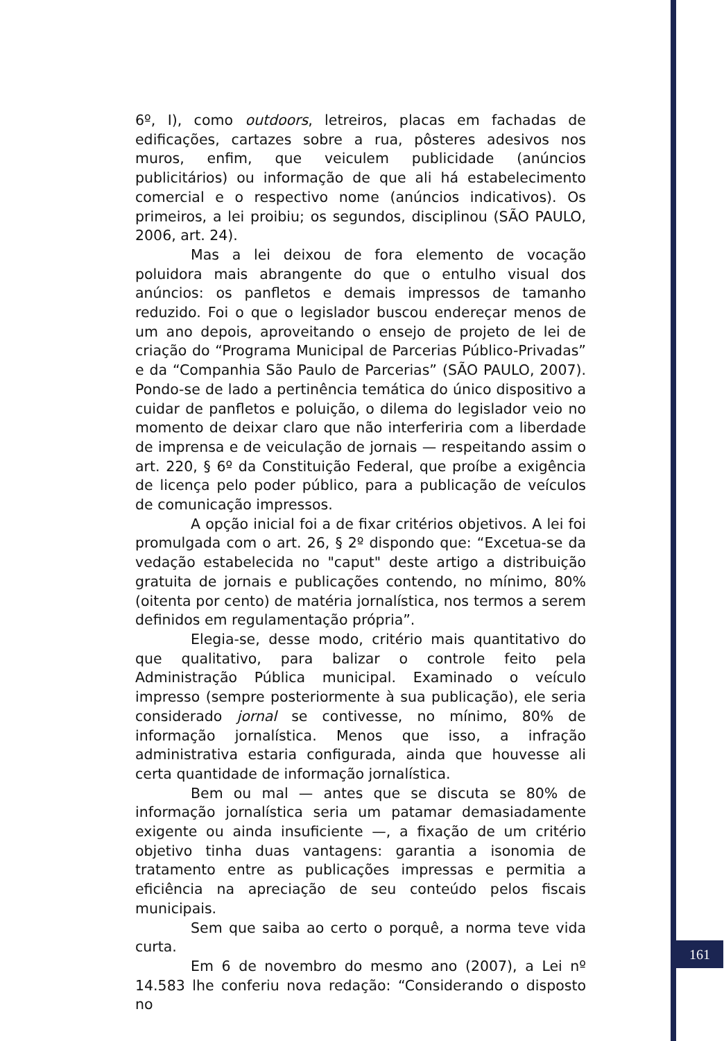6º, I), como outdoors, letreiros, placas em fachadas de edificações, cartazes sobre a rua, pôsteres adesivos nos muros, enfim, que veiculem publicidade (anúncios publicitários) ou informação de que ali há estabelecimento comercial e o respectivo nome (anúncios indicativos). Os primeiros, a lei proibiu; os segundos, disciplinou (SÃO PAULO, 2006, art. 24).
Mas a lei deixou de fora elemento de vocação poluidora mais abrangente do que o entulho visual dos anúncios: os panfletos e demais impressos de tamanho reduzido. Foi o que o legislador buscou endereçar menos de um ano depois, aproveitando o ensejo de projeto de lei de criação do “Programa Municipal de Parcerias Público-Privadas” e da “Companhia São Paulo de Parcerias” (SÃO PAULO, 2007). Pondo-se de lado a pertinência temática do único dispositivo a cuidar de panfletos e poluição, o dilema do legislador veio no momento de deixar claro que não interferiria com a liberdade de imprensa e de veiculação de jornais — respeitando assim o art. 220, § 6º da Constituição Federal, que proíbe a exigência de licença pelo poder público, para a publicação de veículos de comunicação impressos.
A opção inicial foi a de fixar critérios objetivos. A lei foi promulgada com o art. 26, § 2º dispondo que: “Excetua-se da vedação estabelecida no "caput" deste artigo a distribuição gratuita de jornais e publicações contendo, no mínimo, 80% (oitenta por cento) de matéria jornalística, nos termos a serem definidos em regulamentação própria”.
Elegia-se, desse modo, critério mais quantitativo do que qualitativo, para balizar o controle feito pela Administração Pública municipal. Examinado o veículo impresso (sempre posteriormente à sua publicação), ele seria considerado jornal se contivesse, no mínimo, 80% de informação jornalística. Menos que isso, a infração administrativa estaria configurada, ainda que houvesse ali certa quantidade de informação jornalística.
Bem ou mal — antes que se discuta se 80% de informação jornalística seria um patamar demasiadamente exigente ou ainda insuficiente —, a fixação de um critério objetivo tinha duas vantagens: garantia a isonomia de tratamento entre as publicações impressas e permitia a eficiência na apreciação de seu conteúdo pelos fiscais municipais.
Sem que saiba ao certo o porquê, a norma teve vida curta.
Em 6 de novembro do mesmo ano (2007), a Lei nº 14.583 lhe conferiu nova redação: “Considerando o disposto no
161